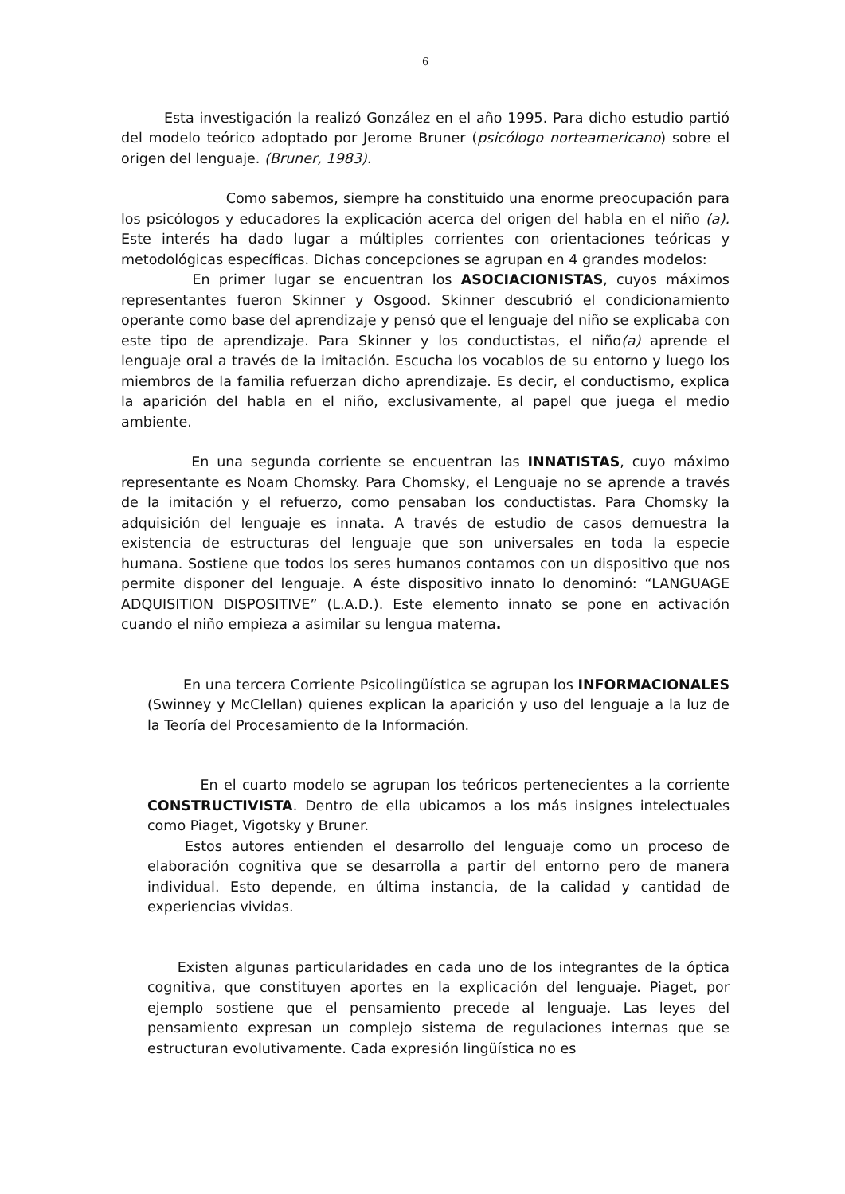6
Esta investigación la realizó González en el año 1995. Para dicho estudio partió del modelo teórico adoptado por Jerome Bruner (psicólogo norteamericano) sobre el origen del lenguaje. (Bruner, 1983).
Como sabemos, siempre ha constituido una enorme preocupación para los psicólogos y educadores la explicación acerca del origen del habla en el niño (a). Este interés ha dado lugar a múltiples corrientes con orientaciones teóricas y metodológicas específicas. Dichas concepciones se agrupan en 4 grandes modelos:
En primer lugar se encuentran los ASOCIACIONISTAS, cuyos máximos representantes fueron Skinner y Osgood. Skinner descubrió el condicionamiento operante como base del aprendizaje y pensó que el lenguaje del niño se explicaba con este tipo de aprendizaje. Para Skinner y los conductistas, el niño(a) aprende el lenguaje oral a través de la imitación. Escucha los vocablos de su entorno y luego los miembros de la familia refuerzan dicho aprendizaje. Es decir, el conductismo, explica la aparición del habla en el niño, exclusivamente, al papel que juega el medio ambiente.
En una segunda corriente se encuentran las INNATISTAS, cuyo máximo representante es Noam Chomsky. Para Chomsky, el Lenguaje no se aprende a través de la imitación y el refuerzo, como pensaban los conductistas. Para Chomsky la adquisición del lenguaje es innata. A través de estudio de casos demuestra la existencia de estructuras del lenguaje que son universales en toda la especie humana. Sostiene que todos los seres humanos contamos con un dispositivo que nos permite disponer del lenguaje. A éste dispositivo innato lo denominó: “LANGUAGE ADQUISITION DISPOSITIVE” (L.A.D.). Este elemento innato se pone en activación cuando el niño empieza a asimilar su lengua materna.
En una tercera Corriente Psicolingüística se agrupan los INFORMACIONALES (Swinney y McClellan) quienes explican la aparición y uso del lenguaje a la luz de la Teoría del Procesamiento de la Información.
En el cuarto modelo se agrupan los teóricos pertenecientes a la corriente CONSTRUCTIVISTA. Dentro de ella ubicamos a los más insignes intelectuales como Piaget, Vigotsky y Bruner.
Estos autores entienden el desarrollo del lenguaje como un proceso de elaboración cognitiva que se desarrolla a partir del entorno pero de manera individual. Esto depende, en última instancia, de la calidad y cantidad de experiencias vividas.
Existen algunas particularidades en cada uno de los integrantes de la óptica cognitiva, que constituyen aportes en la explicación del lenguaje. Piaget, por ejemplo sostiene que el pensamiento precede al lenguaje. Las leyes del pensamiento expresan un complejo sistema de regulaciones internas que se estructuran evolutivamente. Cada expresión lingüística no es